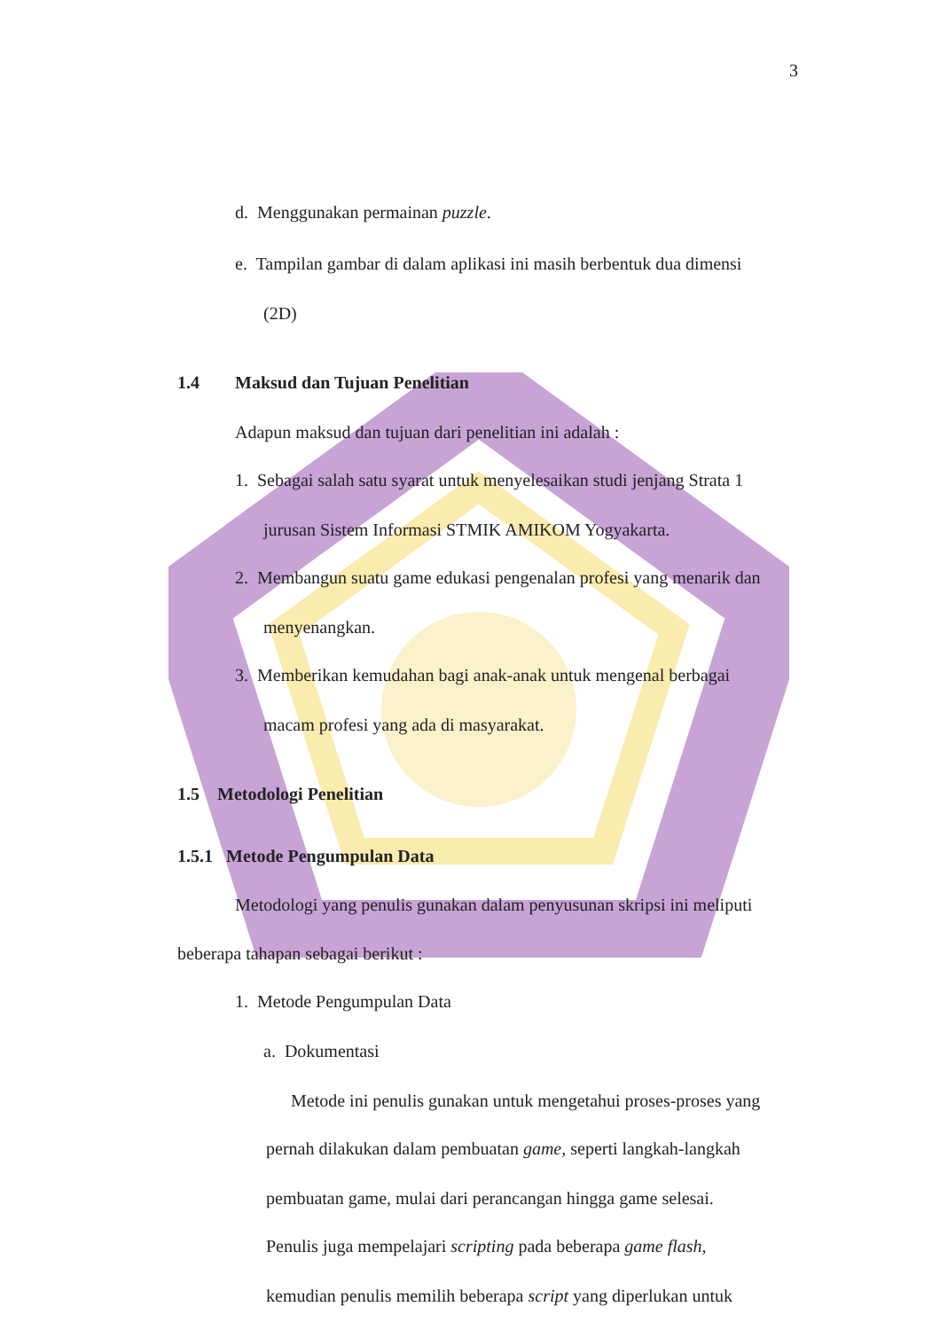3
d. Menggunakan permainan puzzle.
e. Tampilan gambar di dalam aplikasi ini masih berbentuk dua dimensi
(2D)
1.4 Maksud dan Tujuan Penelitian
Adapun maksud dan tujuan dari penelitian ini adalah :
1. Sebagai salah satu syarat untuk menyelesaikan studi jenjang Strata 1
jurusan Sistem Informasi STMIK AMIKOM Yogyakarta.
2. Membangun suatu game edukasi pengenalan profesi yang menarik dan
menyenangkan.
3. Memberikan kemudahan bagi anak-anak untuk mengenal berbagai
macam profesi yang ada di masyarakat.
1.5 Metodologi Penelitian
1.5.1 Metode Pengumpulan Data
Metodologi yang penulis gunakan dalam penyusunan skripsi ini meliputi
beberapa tahapan sebagai berikut :
1. Metode Pengumpulan Data
a. Dokumentasi
Metode ini penulis gunakan untuk mengetahui proses-proses yang
pernah dilakukan dalam pembuatan game, seperti langkah-langkah
pembuatan game, mulai dari perancangan hingga game selesai.
Penulis juga mempelajari scripting pada beberapa game flash,
kemudian penulis memilih beberapa script yang diperlukan untuk